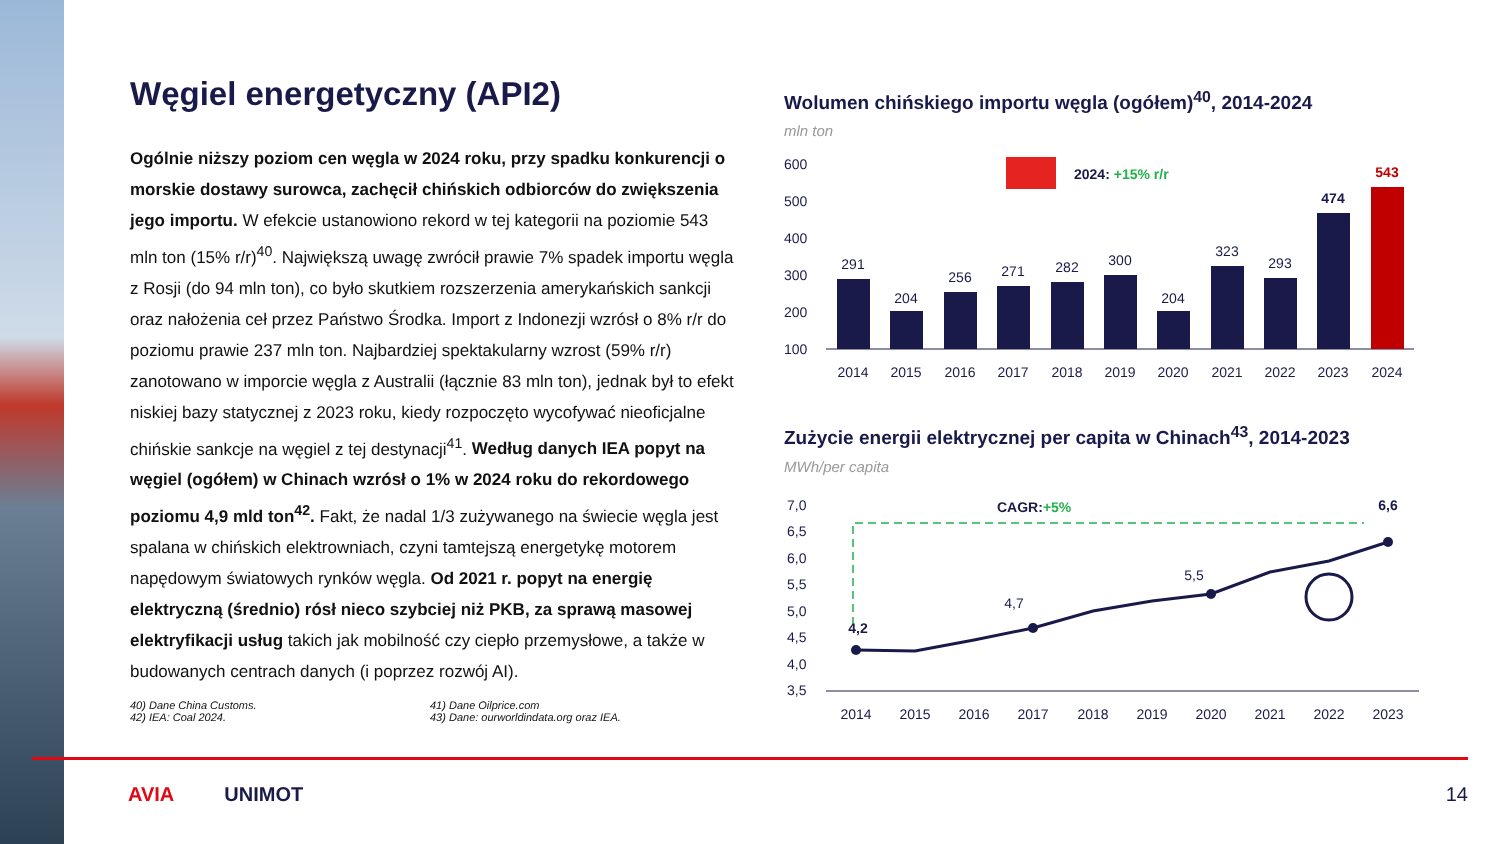Węgiel energetyczny (API2)
Ogólnie niższy poziom cen węgla w 2024 roku, przy spadku konkurencji o morskie dostawy surowca, zachęcił chińskich odbiorców do zwiększenia jego importu. W efekcie ustanowiono rekord w tej kategorii na poziomie 543 mln ton (15% r/r)<sup>40</sup>. Największą uwagę zwrócił prawie 7% spadek importu węgla z Rosji (do 94 mln ton), co było skutkiem rozszerzenia amerykańskich sankcji oraz nałożenia ceł przez Państwo Środka. Import z Indonezji wzrósł o 8% r/r do poziomu prawie 237 mln ton. Najbardziej spektakularny wzrost (59% r/r) zanotowano w imporcie węgla z Australii (łącznie 83 mln ton), jednak był to efekt niskiej bazy statycznej z 2023 roku, kiedy rozpoczęto wycofywać nieoficjalne chińskie sankcje na węgiel z tej destynacji<sup>41</sup>. Według danych IEA popyt na węgiel (ogółem) w Chinach wzrósł o 1% w 2024 roku do rekordowego poziomu 4,9 mld ton<sup>42</sup>. Fakt, że nadal 1/3 zużywanego na świecie węgla jest spalana w chińskich elektrowniach, czyni tamtejszą energetykę motorem napędowym światowych rynków węgla. Od 2021 r. popyt na energię elektryczną (średnio) rósł nieco szybciej niż PKB, za sprawą masowej elektryfikacji usług takich jak mobilność czy ciepło przemysłowe, a także w budowanych centrach danych (i poprzez rozwój AI).
40) Dane China Customs.
42) IEA: Coal 2024.
41) Dane Oilprice.com
43) Dane: ourworldindata.org oraz IEA.
Wolumen chińskiego importu węgla (ogółem)<sup>40</sup>, 2014-2024
mln ton
600
500
400
300
200
100
2024: +15% r/r
291
204
256
271
282
300
204
323
293
474
543
2014
2015
2016
2017
2018
2019
2020
2021
2022
2023
2024
Zużycie energii elektrycznej per capita w Chinach<sup>43</sup>, 2014-2023
MWh/per capita
7,0
6,5
6,0
5,5
5,0
4,5
4,0
3,5
CAGR:+5%
4,2
4,7
5,5
6,6
2014
2015
2016
2017
2018
2019
2020
2021
2022
2023
AVIA UNIMOT 14